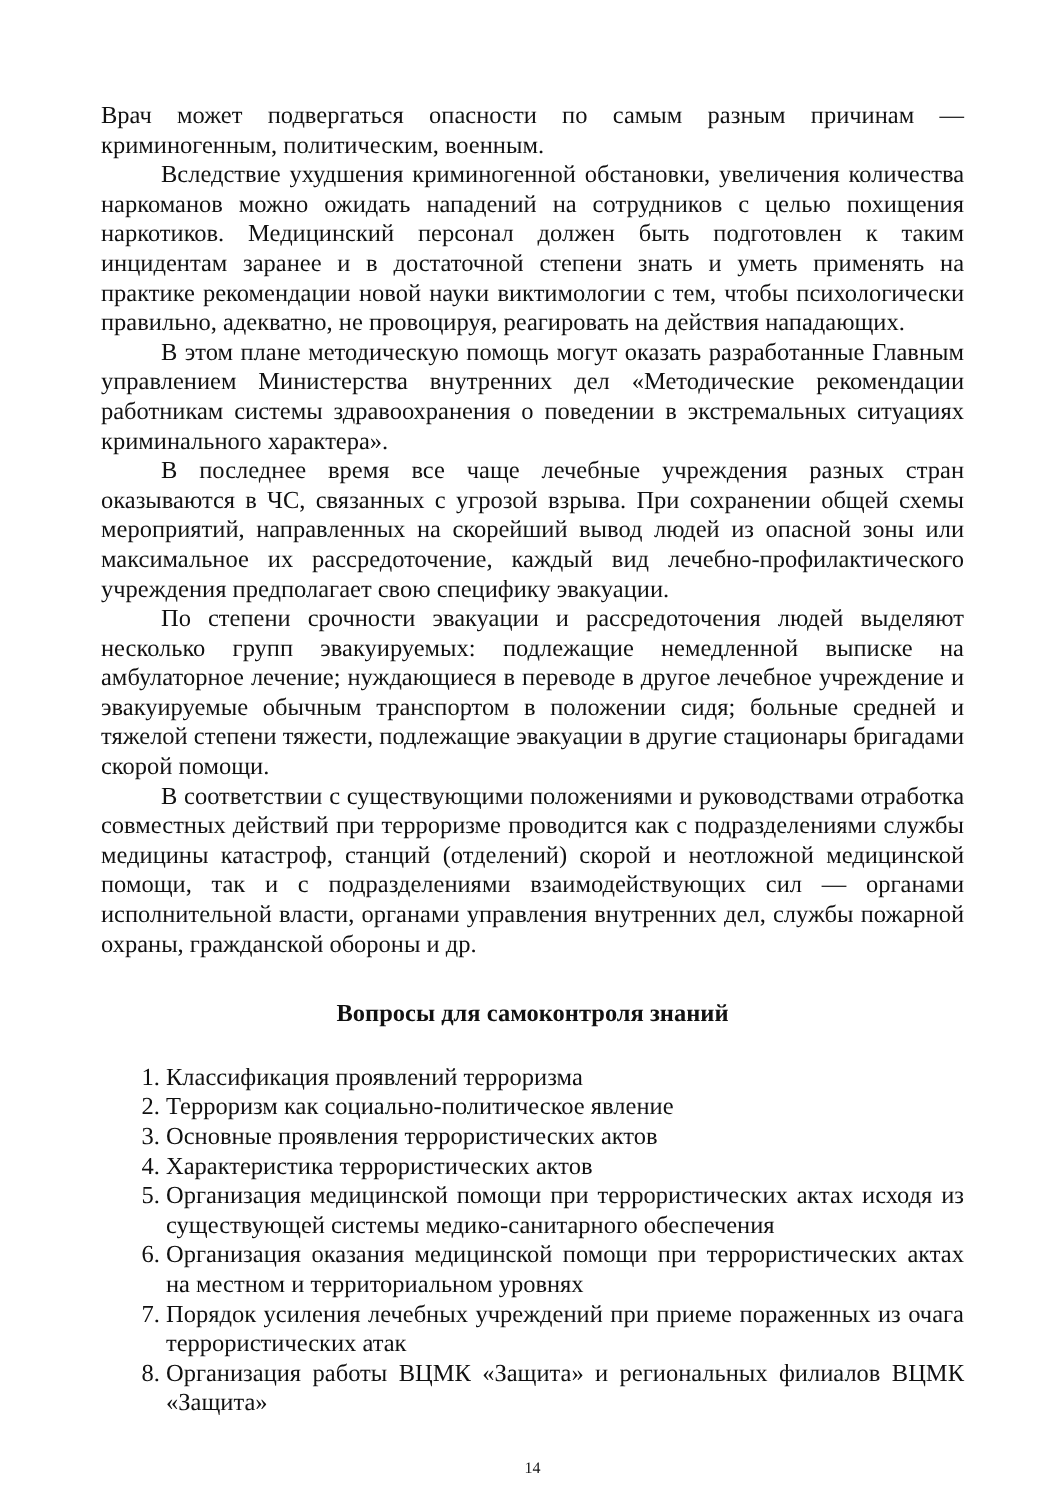Врач может подвергаться опасности по самым разным причинам — криминогенным, политическим, военным.
Вследствие ухудшения криминогенной обстановки, увеличения количества наркоманов можно ожидать нападений на сотрудников с целью похищения наркотиков. Медицинский персонал должен быть подготовлен к таким инцидентам заранее и в достаточной степени знать и уметь применять на практике рекомендации новой науки виктимологии с тем, чтобы психологически правильно, адекватно, не провоцируя, реагировать на действия нападающих.
В этом плане методическую помощь могут оказать разработанные Главным управлением Министерства внутренних дел «Методические рекомендации работникам системы здравоохранения о поведении в экстремальных ситуациях криминального характера».
В последнее время все чаще лечебные учреждения разных стран оказываются в ЧС, связанных с угрозой взрыва. При сохранении общей схемы мероприятий, направленных на скорейший вывод людей из опасной зоны или максимальное их рассредоточение, каждый вид лечебно-профилактического учреждения предполагает свою специфику эвакуации.
По степени срочности эвакуации и рассредоточения людей выделяют несколько групп эвакуируемых: подлежащие немедленной выписке на амбулаторное лечение; нуждающиеся в переводе в другое лечебное учреждение и эвакуируемые обычным транспортом в положении сидя; больные средней и тяжелой степени тяжести, подлежащие эвакуации в другие стационары бригадами скорой помощи.
В соответствии с существующими положениями и руководствами отработка совместных действий при терроризме проводится как с подразделениями службы медицины катастроф, станций (отделений) скорой и неотложной медицинской помощи, так и с подразделениями взаимодействующих сил — органами исполнительной власти, органами управления внутренних дел, службы пожарной охраны, гражданской обороны и др.
Вопросы для самоконтроля знаний
1. Классификация проявлений терроризма
2. Терроризм как социально-политическое явление
3. Основные проявления террористических актов
4. Характеристика террористических актов
5. Организация медицинской помощи при террористических актах исходя из существующей системы медико-санитарного обеспечения
6. Организация оказания медицинской помощи при террористических актах на местном и территориальном уровнях
7. Порядок усиления лечебных учреждений при приеме пораженных из очага террористических атак
8. Организация работы ВЦМК «Защита» и региональных филиалов ВЦМК «Защита»
14